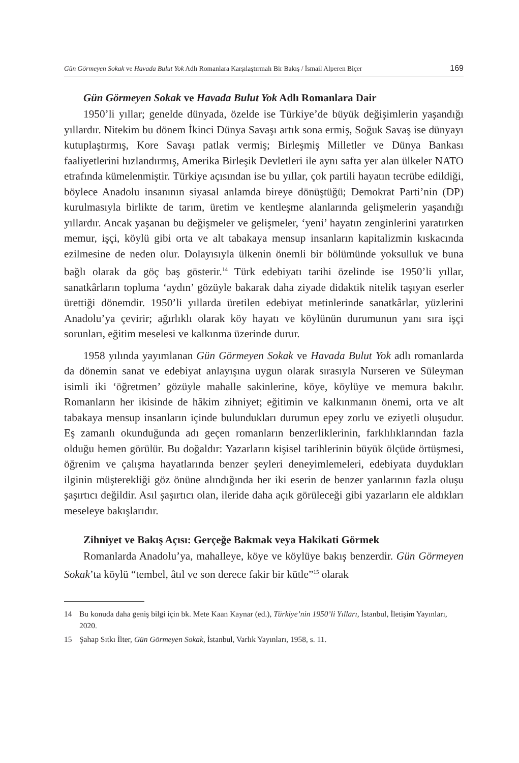Gün Görmeyen Sokak ve Havada Bulut Yok Adlı Romanlara Karşılaştırmalı Bir Bakış / İsmail Alperen Biçer
169
Gün Görmeyen Sokak ve Havada Bulut Yok Adlı Romanlara Dair
1950’li yıllar; genelde dünyada, özelde ise Türkiye’de büyük değişimlerin yaşandığı yıllardır. Nitekim bu dönem İkinci Dünya Savaşı artık sona ermiş, Soğuk Savaş ise dünyayı kutuplaştırmış, Kore Savaşı patlak vermiş; Birleşmiş Milletler ve Dünya Bankası faaliyetlerini hızlandırmış, Amerika Birleşik Devletleri ile aynı safta yer alan ülkeler NATO etrafında kümelenmiştir. Türkiye açısından ise bu yıllar, çok partili hayatın tecrübe edildiği, böylece Anadolu insanının siyasal anlamda bireye dönüştüğü; Demokrat Parti’nin (DP) kurulmasıyla birlikte de tarım, üretim ve kentleşme alanlarında gelişmelerin yaşandığı yıllardır. Ancak yaşanan bu değişmeler ve gelişmeler, ‘yeni’ hayatın zenginlerini yaratırken memur, işçi, köylü gibi orta ve alt tabakaya mensup insanların kapitalizmin kıskacında ezilmesine de neden olur. Dolayısıyla ülkenin önemli bir bölümünde yoksulluk ve buna bağlı olarak da göç baş gösterir.<sup>14</sup> Türk edebiyatı tarihi özelinde ise 1950’li yıllar, sanatkârların topluma ‘aydın’ gözüyle bakarak daha ziyade didaktik nitelik taşıyan eserler ürettiği dönemdir. 1950’li yıllarda üretilen edebiyat metinlerinde sanatkârlar, yüzlerini Anadolu’ya çevirir; ağırlıklı olarak köy hayatı ve köylünün durumunun yanı sıra işçi sorunları, eğitim meselesi ve kalkınma üzerinde durur.
1958 yılında yayımlanan Gün Görmeyen Sokak ve Havada Bulut Yok adlı romanlarda da dönemin sanat ve edebiyat anlayışına uygun olarak sırasıyla Nurseren ve Süleyman isimli iki ‘öğretmen’ gözüyle mahalle sakinlerine, köye, köylüye ve memura bakılır. Romanların her ikisinde de hâkim zihniyet; eğitimin ve kalkınmanın önemi, orta ve alt tabakaya mensup insanların içinde bulundukları durumun epey zorlu ve eziyetli oluşudur. Eş zamanlı okunduğunda adı geçen romanların benzerliklerinin, farklılıklarından fazla olduğu hemen görülür. Bu doğaldır: Yazarların kişisel tarihlerinin büyük ölçüde örtüşmesi, öğrenim ve çalışma hayatlarında benzer şeyleri deneyimlemeleri, edebiyata duydukları ilginin müşterekliği göz önüne alındığında her iki eserin de benzer yanlarının fazla oluşu şaşırtıcı değildir. Asıl şaşırtıcı olan, ileride daha açık görüleceği gibi yazarların ele aldıkları meseleye bakışlarıdır.
Zihniyet ve Bakış Açısı: Gerçeğe Bakmak veya Hakikati Görmek
Romanlarda Anadolu’ya, mahalleye, köye ve köylüye bakış benzerdir. Gün Görmeyen Sokak’ta köylü “tembel, âtıl ve son derece fakir bir kütle”<sup>15</sup> olarak
14 Bu konuda daha geniş bilgi için bk. Mete Kaan Kaynar (ed.), Türkiye’nin 1950’li Yılları, İstanbul, İletişim Yayınları, 2020.
15 Şahap Sıtkı İlter, Gün Görmeyen Sokak, İstanbul, Varlık Yayınları, 1958, s. 11.